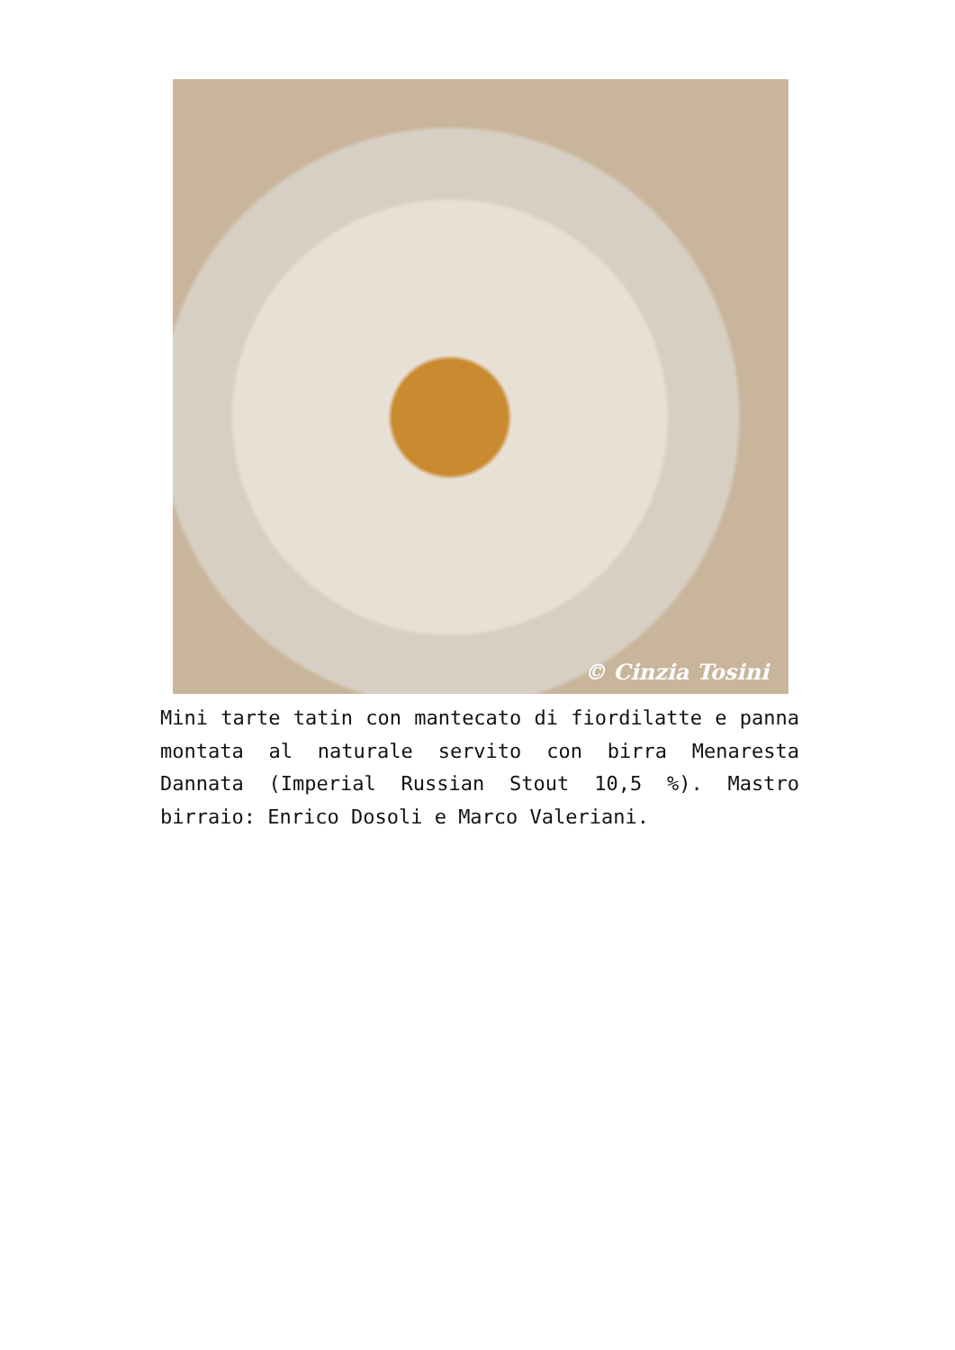© Cinzia Tosini
Mini tarte tatin con mantecato di fiordilatte e panna montata al naturale servito con birra Menaresta Dannata (Imperial Russian Stout 10,5 %). Mastro birraio: Enrico Dosoli e Marco Valeriani.